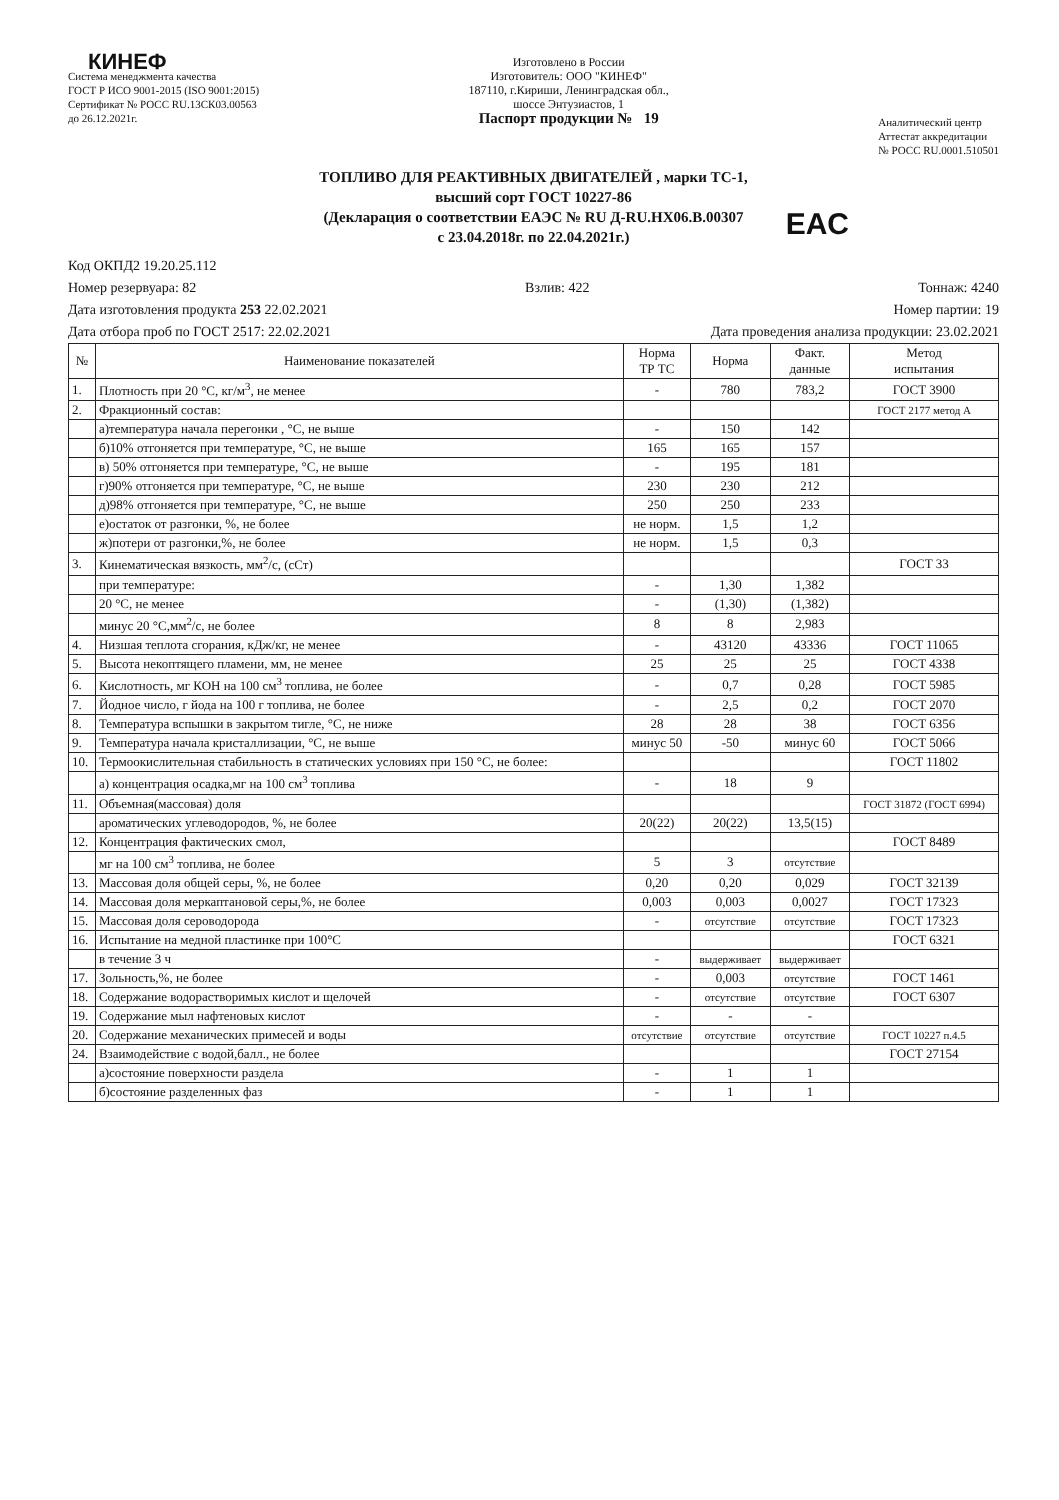КИНЕФ
Система менеджмента качества
ГОСТ Р ИСО 9001-2015 (ISO 9001:2015)
Сертификат № РОСС RU.13СК03.00563
до 26.12.2021г.
Изготовлено в России
Изготовитель: ООО "КИНЕФ"
187110, г.Кириши, Ленинградская обл.,
шоссе Энтузиастов, 1
Паспорт продукции № 19
Аналитический центр
Аттестат аккредитации
№ РОСС RU.0001.510501
ТОПЛИВО ДЛЯ РЕАКТИВНЫХ ДВИГАТЕЛЕЙ , марки ТС-1,
высший сорт ГОСТ 10227-86
(Декларация о соответствии ЕАЭС № RU Д-RU.НХ06.В.00307
с 23.04.2018г. по 22.04.2021г.)
EAC
Код ОКПД2 19.20.25.112
Номер резервуара: 82 Взлив: 422 Тоннаж: 4240
Дата изготовления продукта 253 22.02.2021 Номер партии: 19
Дата отбора проб по ГОСТ 2517: 22.02.2021 Дата проведения анализа продукции: 23.02.2021
| № | Наименование показателей | Норма ТР ТС | Норма | Факт. данные | Метод испытания |
| --- | --- | --- | --- | --- | --- |
| 1. | Плотность при 20 °С, кг/м<sup>3</sup>, не менее | - | 780 | 783,2 | ГОСТ 3900 |
| 2. | Фракционный состав: | | | | ГОСТ 2177 метод А |
| | а)температура начала перегонки , °С, не выше | - | 150 | 142 | |
| | б)10% отгоняется при температуре, °С, не выше | 165 | 165 | 157 | |
| | в) 50% отгоняется при температуре, °С, не выше | - | 195 | 181 | |
| | г)90% отгоняется при температуре, °С, не выше | 230 | 230 | 212 | |
| | д)98% отгоняется при температуре, °С, не выше | 250 | 250 | 233 | |
| | е)остаток от разгонки, %, не более | не норм. | 1,5 | 1,2 | |
| | ж)потери от разгонки,%, не более | не норм. | 1,5 | 0,3 | |
| 3. | Кинематическая вязкость, мм<sup>2</sup>/с, (сСт) | | | | ГОСТ 33 |
| | при температуре: | - | 1,30 | 1,382 | |
| | 20 °С, не менее | - | (1,30) | (1,382) | |
| | минус 20 °С,мм<sup>2</sup>/с, не более | 8 | 8 | 2,983 | |
| 4. | Низшая теплота сгорания, кДж/кг, не менее | - | 43120 | 43336 | ГОСТ 11065 |
| 5. | Высота некоптящего пламени, мм, не менее | 25 | 25 | 25 | ГОСТ 4338 |
| 6. | Кислотность, мг КОН на 100 см<sup>3</sup> топлива, не более | - | 0,7 | 0,28 | ГОСТ 5985 |
| 7. | Йодное число, г йода на 100 г топлива, не более | - | 2,5 | 0,2 | ГОСТ 2070 |
| 8. | Температура вспышки в закрытом тигле, °С, не ниже | 28 | 28 | 38 | ГОСТ 6356 |
| 9. | Температура начала кристаллизации, °С, не выше | минус 50 | -50 | минус 60 | ГОСТ 5066 |
| 10. | Термоокислительная стабильность в статических условиях при 150 °С, не более: | | | | ГОСТ 11802 |
| | а) концентрация осадка,мг на 100 см<sup>3</sup> топлива | - | 18 | 9 | |
| 11. | Объемная(массовая) доля | | | | ГОСТ 31872 (ГОСТ 6994) |
| | ароматических углеводородов, %, не более | 20(22) | 20(22) | 13,5(15) | |
| 12. | Концентрация фактических смол, | | | | ГОСТ 8489 |
| | мг на 100 см<sup>3</sup> топлива, не более | 5 | 3 | отсутствие | |
| 13. | Массовая доля общей серы, %, не более | 0,20 | 0,20 | 0,029 | ГОСТ 32139 |
| 14. | Массовая доля меркаптановой серы,%, не более | 0,003 | 0,003 | 0,0027 | ГОСТ 17323 |
| 15. | Массовая доля сероводорода | - | отсутствие | отсутствие | ГОСТ 17323 |
| 16. | Испытание на медной пластинке при 100°С | | | | ГОСТ 6321 |
| | в течение 3 ч | - | выдерживает | выдерживает | |
| 17. | Зольность,%, не более | - | 0,003 | отсутствие | ГОСТ 1461 |
| 18. | Содержание водорастворимых кислот и щелочей | - | отсутствие | отсутствие | ГОСТ 6307 |
| 19. | Содержание мыл нафтеновых кислот | - | - | - | |
| 20. | Содержание механических примесей и воды | отсутствие | отсутствие | отсутствие | ГОСТ 10227 п.4.5 |
| 24. | Взаимодействие с водой,балл., не более | | | | ГОСТ 27154 |
| | а)состояние поверхности раздела | - | 1 | 1 | |
| | б)состояние разделенных фаз | - | 1 | 1 | |